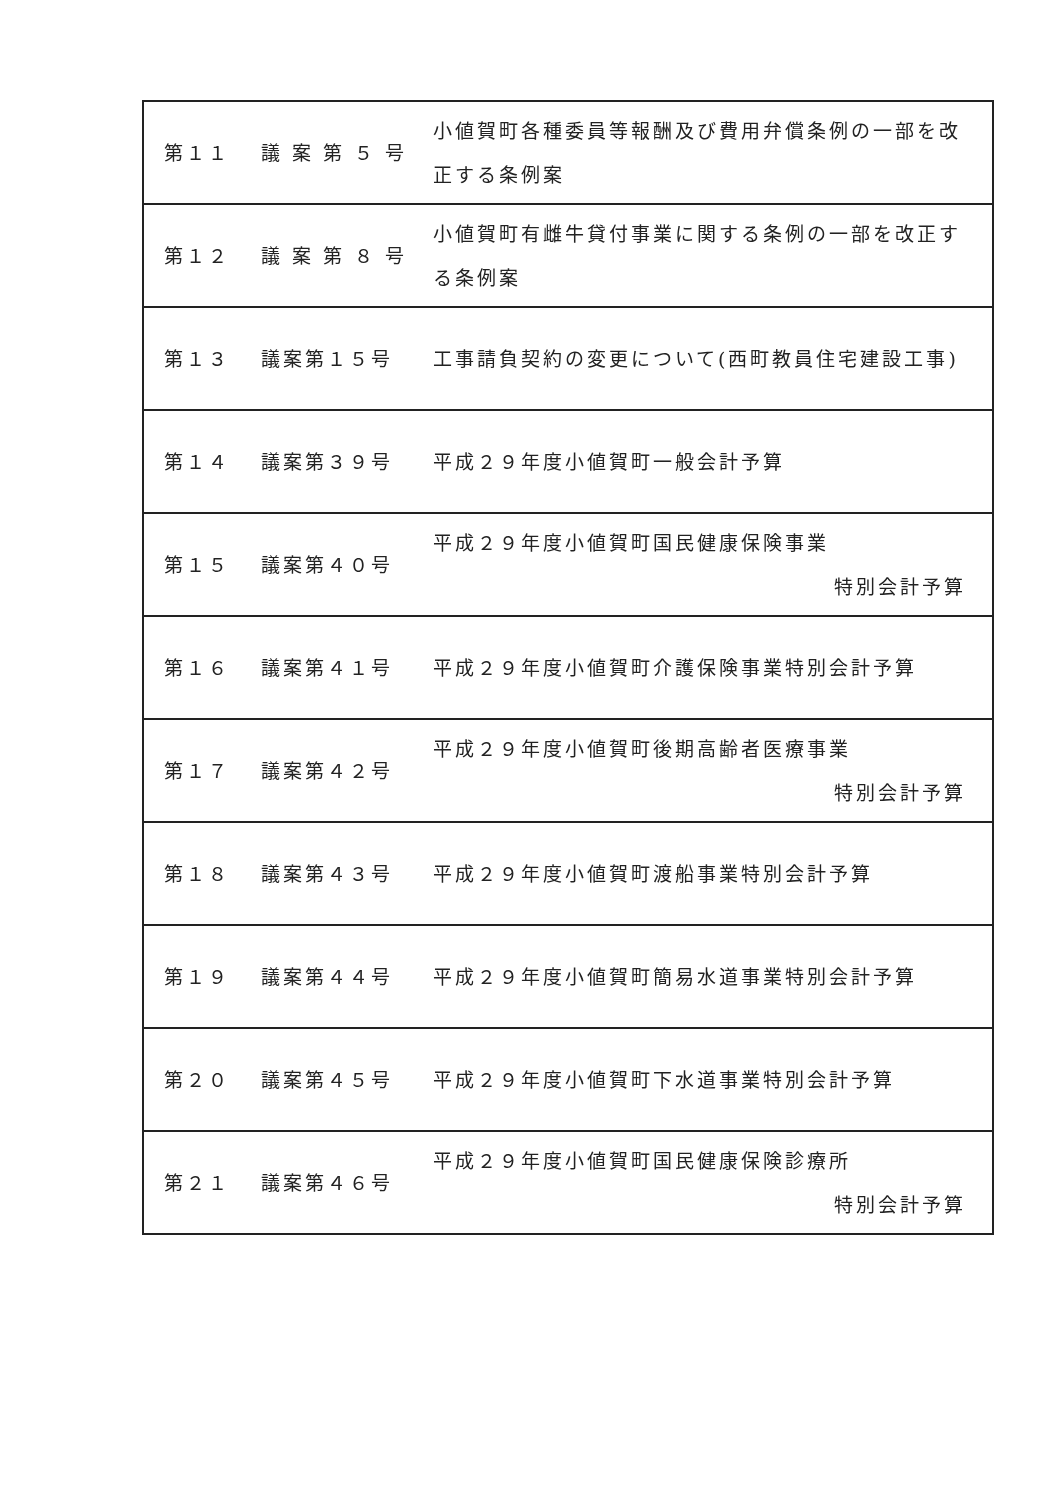| 第１１ | 議 案 第 ５ 号 | 小値賀町各種委員等報酬及び費用弁償条例の一部を改正する条例案 |
| 第１２ | 議 案 第 ８ 号 | 小値賀町有雌牛貸付事業に関する条例の一部を改正する条例案 |
| 第１３ | 議案第１５号 | 工事請負契約の変更について(西町教員住宅建設工事) |
| 第１４ | 議案第３９号 | 平成２９年度小値賀町一般会計予算 |
| 第１５ | 議案第４０号 | 平成２９年度小値賀町国民健康保険事業 特別会計予算 |
| 第１６ | 議案第４１号 | 平成２９年度小値賀町介護保険事業特別会計予算 |
| 第１７ | 議案第４２号 | 平成２９年度小値賀町後期高齢者医療事業 特別会計予算 |
| 第１８ | 議案第４３号 | 平成２９年度小値賀町渡船事業特別会計予算 |
| 第１９ | 議案第４４号 | 平成２９年度小値賀町簡易水道事業特別会計予算 |
| 第２０ | 議案第４５号 | 平成２９年度小値賀町下水道事業特別会計予算 |
| 第２１ | 議案第４６号 | 平成２９年度小値賀町国民健康保険診療所 特別会計予算 |